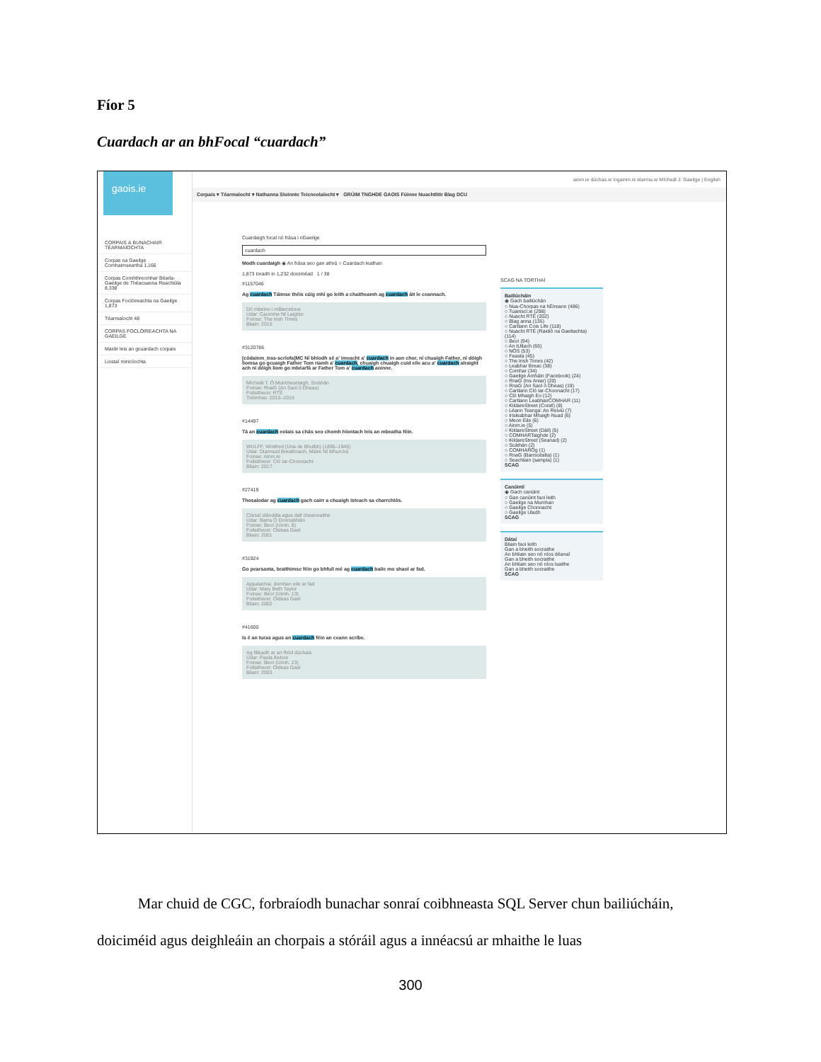Fíor 5
Cuardach ar an bhFocal “cuardach”
gaois.ie
CORPAIS & BUNACHAIR TÉARMAÍOCHTA
Corpas na Gaeilge Comhaimseartha 1,166
Corpas Comhthreomhar Béarla-Gaeilge de Théacsanna Reachtúla 8,338
Corpas Foclóireachta na Gaeilge 1,873
Téarmaíocht 48
CORPAS FOCLÓIREACHTA NA GAEILGE
Maidir leis an gcuardach corpais
Liostaí minicíochta
ainm.ie dúchas.ie logainm.ie téarma.ie Mícheál J. Gaeilge | English
Corpais ▾ Téarmaíocht ▾ Nathanna Sloinnte Teicneolaíocht ▾ GRÚIM TNGHDE GAOIS Fúinne Nuachtlitir Blag DCU
Cuardaigh focal nó frása i nGaeilge
cuardach
Modh cuardaigh ◉ An frása seo gan athrú ○ Cuardach leathan
1,873 toradh in 1,232 doiciméad 1 / 38
#1157046
Ag cuardach Táimse théis cúig mhí go leith a chaitheamh ag cuardach áit le ceannach.
Dó mbeinn i mBarcelona
Údar: Caoimhe Ní Laighin
Foinse: The Irish Times
Bliain: 2015
#3120786
[códainm_tras-scríofa]MC Ní bhíodh sé a' imeacht a' cuardach in aon chor, ní chuaigh Father, ní dóigh liomsa go gcuaigh Father Tom riamh a' cuardach, chuaigh chuaigh cuid eile acu a' cuardach alraight ach ní dóigh liom go mbéarfá ar Father Tom a' cuardach aoinne.
Mícheál T. Ó Muircheartaigh, Siobhán
Foinse: RnaG (An Saol ó Dheas)
Foilsitheoir: RTÉ
Tréimhse: 2010–2015
#14497
Tá an cuardach eolais sa chás seo chomh híontach leis an mbeatha féin.
WULFF, Winifred (Úna de Bhulbh) (1895–1946)
Údar: Diarmuid Breathnach, Máire Ní Mhurchú
Foinse: Ainm.ie
Foilsitheoir: Cló Iar-Chonnacht
Bliain: 2017
#27419
Thosaíodar ag cuardach gach cairr a chuaigh isteach sa charrchlós.
Cúrsaí slándála agus dall cheannaithe
Údar: Barra Ó Donnabháin
Foinse: Beo! (Uimh. 8)
Foilsitheoir: Oideas Gael
Bliain: 2001
#31924
Go pearsanta, braithimse féin go bhfuil mé ag cuardach baile mo shaol ar fad.
Appalachia: domhan eile ar fad
Údar: Mary Beth Taylor
Foinse: Beo! (Uimh. 13)
Foilsitheoir: Oideas Gael
Bliain: 2002
#41600
Is é an turas agus an cuardach féin an ceann scríbe.
Ag filleadh ar an fhód dúchais
Údar: Paula Kehoe
Foinse: Beo! (Uimh. 23)
Foilsitheoir: Oideas Gael
Bliain: 2003
SCAG NA TORTHAÍ
Bailiúcháin
◉ Gach bailiúchán
○ Nua-Chorpas na hÉireann (486)
○ Tuairiscí.ie (298)
○ Nuacht RTÉ (202)
○ Blag anna (135)
○ Cartlann Cois Life (118)
○ Nuacht RTÉ (Raidió na Gaeltachta) (114)
○ Beo! (94)
○ An tUltach (65)
○ NÓS (53)
○ Feasta (45)
○ The Irish Times (42)
○ Leabhar Breac (38)
○ Comhar (34)
○ Gaeilge Amháin (Facebook) (24)
○ RnaG (Ins Aniar) (20)
○ RnaG (An Saol ó Dheas) (19)
○ Cartlann Cló Iar-Chonnacht (17)
○ Cló Mhaigh Eo (12)
○ Cartlann LeabhairCOMHAR (11)
○ KildareStreet (Coistí) (8)
○ Léann Teanga: An Reiviú (7)
○ Irisleabhar Mhaigh Nuad (6)
○ Meon Eile (6)
○ Ainm.ie (5)
○ KildareStreet (Dáil) (5)
○ COMHARTaighde (2)
○ KildareStreet (Seanad) (2)
○ Scáthán (2)
○ COMHARÓg (1)
○ RnaG (Barrscéalta) (1)
○ Seachtain (sampla) (1)
SCAG
Canúintí
◉ Gach canúint
○ Gan canúint faoi leith
○ Gaeilge na Mumhan
○ Gaeilge Chonnacht
○ Gaeilge Uladh
SCAG
Dátaí
Bliain faoi leith
Gan a bheith socraithe
An bhliain seo nó níos déanaí
Gan a bheith socraithe
An bhliain seo nó níos luaithe
Gan a bheith socraithe
SCAG
Mar chuid de CGC, forbraíodh bunachar sonraí coibhneasta SQL Server chun bailiúcháin, doiciméid agus deighleáin an chorpais a stóráil agus a innéacsú ar mhaithe le luas
300